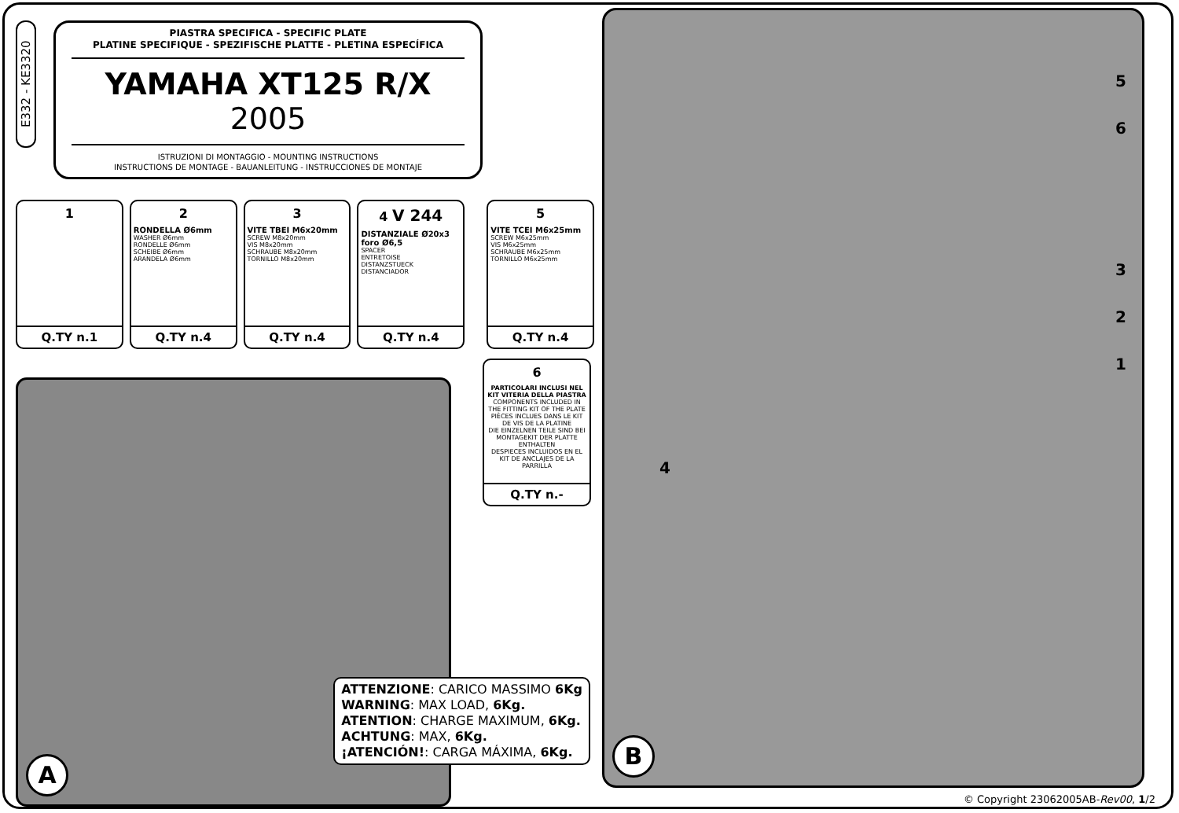E332 - KE3320
PIASTRA SPECIFICA - SPECIFIC PLATE
PLATINE SPECIFIQUE - SPEZIFISCHE PLATTE - PLETINA ESPECÍFICA
YAMAHA XT125 R/X 2005
ISTRUZIONI DI MONTAGGIO - MOUNTING INSTRUCTIONS
INSTRUCTIONS DE MONTAGE - BAUANLEITUNG - INSTRUCCIONES DE MONTAJE
1
Q.TY n.1
2
RONDELLA Ø6mm
WASHER Ø6mm
RONDELLE Ø6mm
SCHEIBE Ø6mm
ARANDELA Ø6mm
Q.TY n.4
3
VITE TBEI M6x20mm
SCREW M8x20mm
VIS M8x20mm
SCHRAUBE M8x20mm
TORNILLO M8x20mm
Q.TY n.4
4 V 244
DISTANZIALE Ø20x3 foro Ø6,5
SPACER
ENTRETOISE
DISTANZSTUECK
DISTANCIADOR
Q.TY n.4
5
VITE TCEI M6x25mm
SCREW M6x25mm
VIS M6x25mm
SCHRAUBE M6x25mm
TORNILLO M6x25mm
Q.TY n.4
A
ATTENZIONE: CARICO MASSIMO 6Kg
WARNING: MAX LOAD, 6Kg.
ATENTION: CHARGE MAXIMUM, 6Kg.
ACHTUNG: MAX, 6Kg.
¡ATENCIÓN!: CARGA MÁXIMA, 6Kg.
6
PARTICOLARI INCLUSI NEL KIT VITERIA DELLA PIASTRA
COMPONENTS INCLUDED IN THE FITTING KIT OF THE PLATE
PIÈCES INCLUES DANS LE KIT DE VIS DE LA PLATINE
DIE EINZELNEN TEILE SIND BEI MONTAGEKIT DER PLATTE ENTHALTEN
DESPIECES INCLUIDOS EN EL KIT DE ANCLAJES DE LA PARRILLA
Q.TY n.-
B
5
6
3
2
1
4
© Copyright 23062005AB-Rev00, 1/2